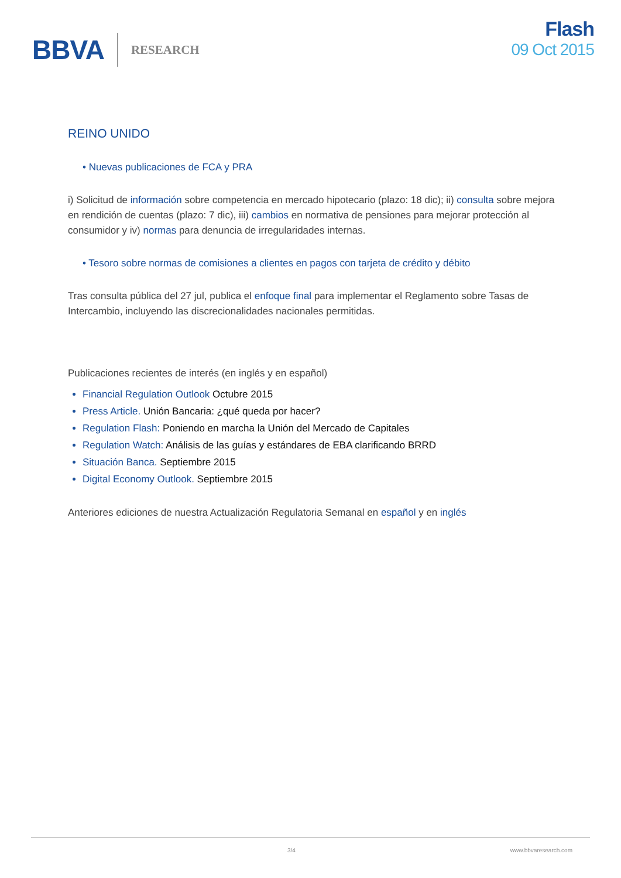BBVA RESEARCH
Flash
09 Oct 2015
REINO UNIDO
• Nuevas publicaciones de FCA y PRA
i) Solicitud de información sobre competencia en mercado hipotecario (plazo: 18 dic); ii) consulta sobre mejora en rendición de cuentas (plazo: 7 dic), iii) cambios en normativa de pensiones para mejorar protección al consumidor y iv) normas para denuncia de irregularidades internas.
• Tesoro sobre normas de comisiones a clientes en pagos con tarjeta de crédito y débito
Tras consulta pública del 27 jul, publica el enfoque final para implementar el Reglamento sobre Tasas de Intercambio, incluyendo las discrecionalidades nacionales permitidas.
Publicaciones recientes de interés (en inglés y en español)
Financial Regulation Outlook Octubre 2015
Press Article. Unión Bancaria: ¿qué queda por hacer?
Regulation Flash: Poniendo en marcha la Unión del Mercado de Capitales
Regulation Watch: Análisis de las guías y estándares de EBA clarificando BRRD
Situación Banca. Septiembre 2015
Digital Economy Outlook. Septiembre 2015
Anteriores ediciones de nuestra Actualización Regulatoria Semanal en español y en inglés
3/4 www.bbvaresearch.com